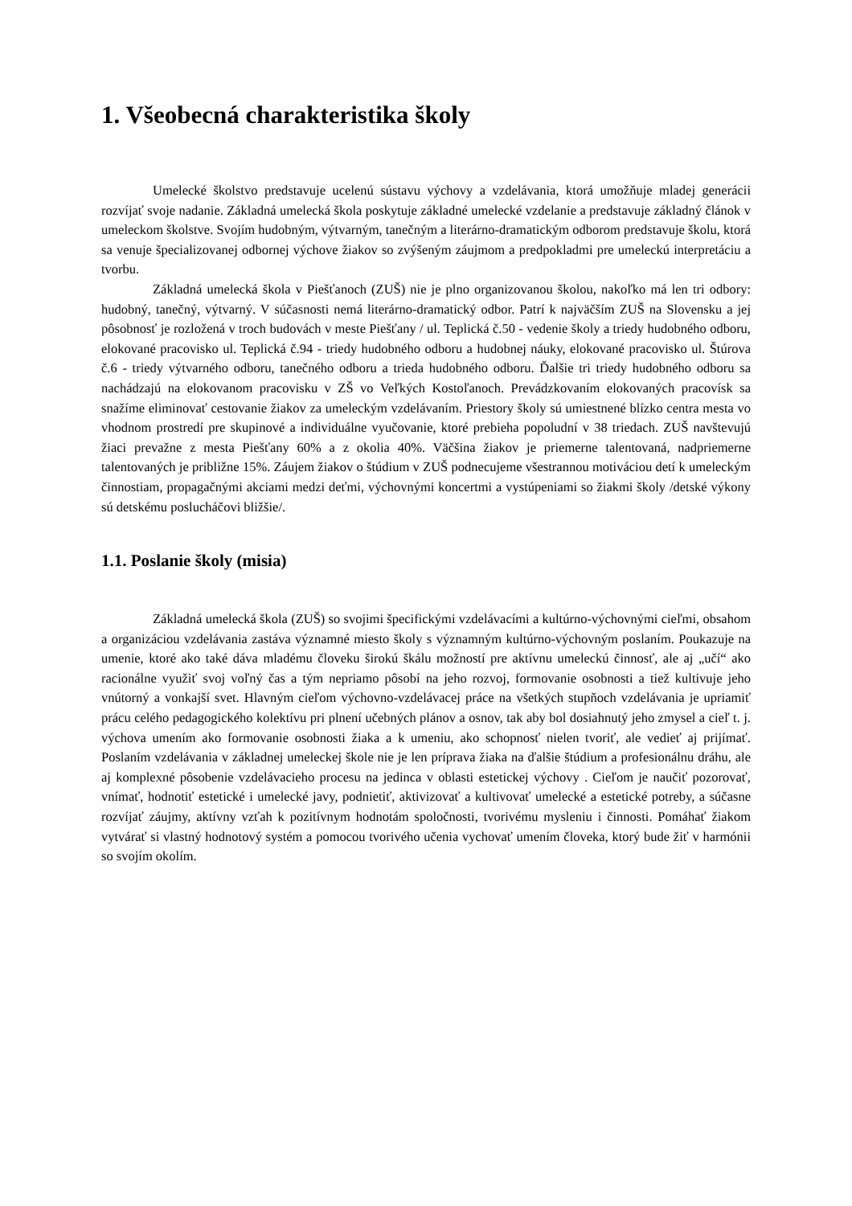1. Všeobecná charakteristika školy
Umelecké školstvo predstavuje ucelenú sústavu výchovy a vzdelávania, ktorá umožňuje mladej generácii rozvíjať svoje nadanie. Základná umelecká škola poskytuje základné umelecké vzdelanie a predstavuje základný článok v umeleckom školstve. Svojím hudobným, výtvarným, tanečným a literárno-dramatickým odborom predstavuje školu, ktorá sa venuje špecializovanej odbornej výchove žiakov so zvýšeným záujmom a predpokladmi pre umeleckú interpretáciu a tvorbu.
Základná umelecká škola v Piešťanoch (ZUŠ) nie je plno organizovanou školou, nakoľko má len tri odbory: hudobný, tanečný, výtvarný. V súčasnosti nemá literárno-dramatický odbor. Patrí k najväčším ZUŠ na Slovensku a jej pôsobnosť je rozložená v troch budovách v meste Piešťany / ul. Teplická č.50 - vedenie školy a triedy hudobného odboru, elokované pracovisko ul. Teplická č.94 - triedy hudobného odboru a hudobnej náuky, elokované pracovisko ul. Štúrova č.6 - triedy výtvarného odboru, tanečného odboru a trieda hudobného odboru. Ďalšie tri triedy hudobného odboru sa nachádzajú na elokovanom pracovisku v ZŠ vo Veľkých Kostoľanoch. Prevádzkovaním elokovaných pracovísk sa snažíme eliminovať cestovanie žiakov za umeleckým vzdelávaním. Priestory školy sú umiestnené blízko centra mesta vo vhodnom prostredí pre skupinové a individuálne vyučovanie, ktoré prebieha popoludní v 38 triedach. ZUŠ navštevujú žiaci prevažne z mesta Piešťany 60% a z okolia 40%. Väčšina žiakov je priemerne talentovaná, nadpriemerne talentovaných je približne 15%. Záujem žiakov o štúdium v ZUŠ podnecujeme všestrannou motiváciou detí k umeleckým činnostiam, propagačnými akciami medzi deťmi, výchovnými koncertmi a vystúpeniami so žiakmi školy /detské výkony sú detskému poslucháčovi bližšie/.
1.1. Poslanie školy (misia)
Základná umelecká škola (ZUŠ) so svojimi špecifickými vzdelávacími a kultúrno-výchovnými cieľmi, obsahom a organizáciou vzdelávania zastáva významné miesto školy s významným kultúrno-výchovným poslaním. Poukazuje na umenie, ktoré ako také dáva mladému človeku širokú škálu možností pre aktívnu umeleckú činnosť, ale aj „učí“ ako racionálne využiť svoj voľný čas a tým nepriamo pôsobí na jeho rozvoj, formovanie osobnosti a tiež kultivuje jeho vnútorný a vonkajší svet. Hlavným cieľom výchovno-vzdelávacej práce na všetkých stupňoch vzdelávania je upriamiť prácu celého pedagogického kolektívu pri plnení učebných plánov a osnov, tak aby bol dosiahnutý jeho zmysel a cieľ t. j. výchova umením ako formovanie osobnosti žiaka a k umeniu, ako schopnosť nielen tvoriť, ale vedieť aj prijímať. Poslaním vzdelávania v základnej umeleckej škole nie je len príprava žiaka na ďalšie štúdium a profesionálnu dráhu, ale aj komplexné pôsobenie vzdelávacieho procesu na jedinca v oblasti estetickej výchovy . Cieľom je naučiť pozorovať, vnímať, hodnotiť estetické i umelecké javy, podnietiť, aktivizovať a kultivovať umelecké a estetické potreby, a súčasne rozvíjať záujmy, aktívny vzťah k pozitívnym hodnotám spoločnosti, tvorivému mysleniu i činnosti. Pomáhať žiakom vytvárať si vlastný hodnotový systém a pomocou tvorivého učenia vychovať umením človeka, ktorý bude žiť v harmónii so svojím okolím.